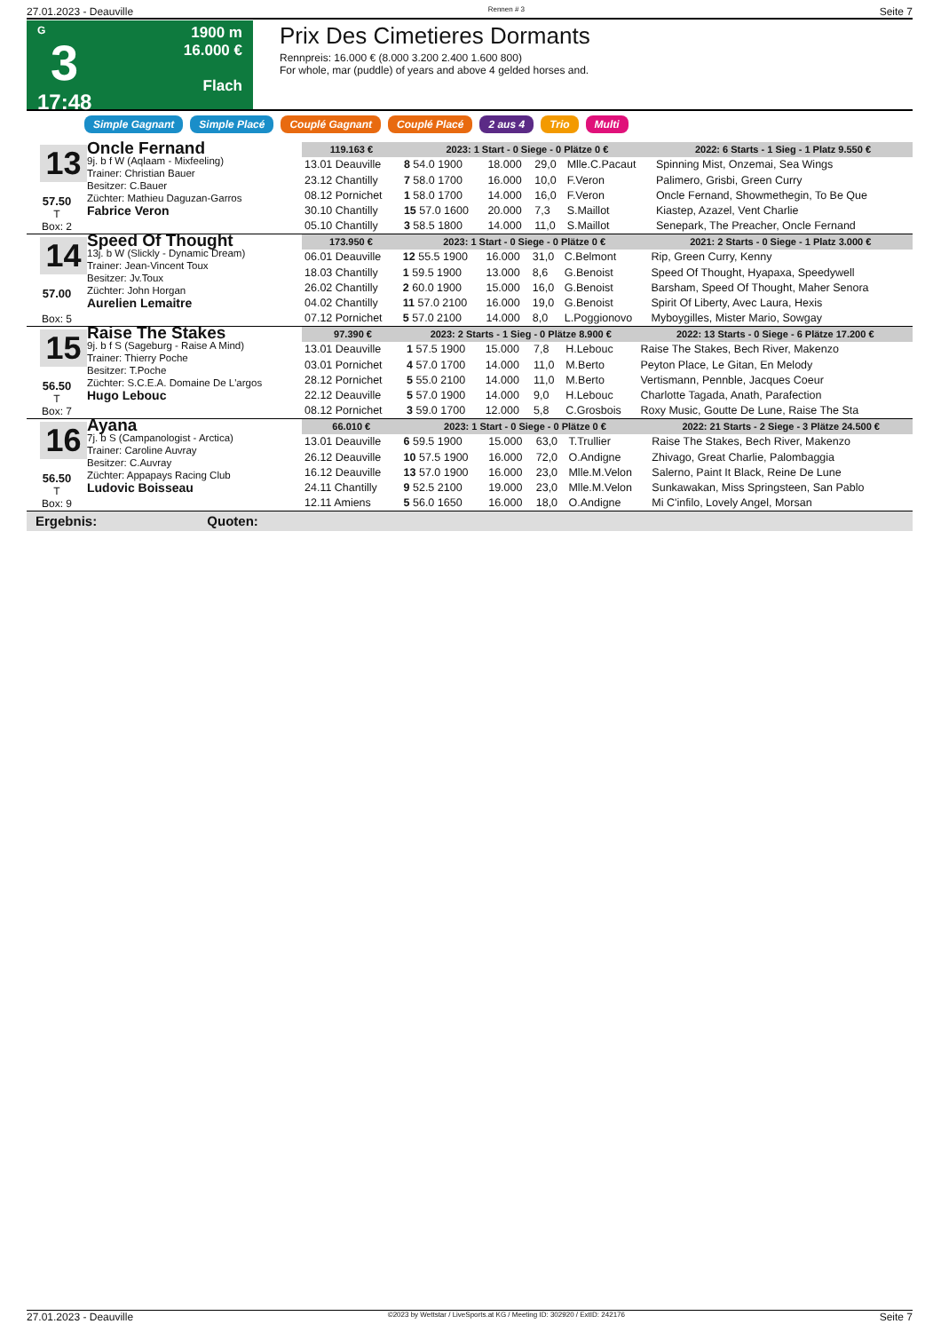27.01.2023 - Deauville Rennen # 3 Seite 7
G
3
17:48
1900 m
16.000 €
Flach
Prix Des Cimetieres Dormants
Rennpreis: 16.000 € (8.000 3.200 2.400 1.600 800)
For whole, mar (puddle) of years and above 4 gelded horses and.
Simple Gagnant Simple Placé Couplé Gagnant Couplé Placé 2 aus 4 Trio Multi
13
57.50
T
Box: 2
Oncle Fernand
9j. b f W (Aqlaam - Mixfeeling)
Trainer: Christian Bauer
Besitzer: C.Bauer
Züchter: Mathieu Daguzan-Garros
Fabrice Veron
| 119.163 € | 2023: 1 Start - 0 Siege - 0 Plätze 0 € | | | | 2022: 6 Starts - 1 Sieg - 1 Platz 9.550 € |
| --- | --- | --- | --- | --- | --- |
| 13.01 Deauville | 8 54.0 1900 | 18.000 | 29,0 | Mlle.C.Pacaut | Spinning Mist, Onzemai, Sea Wings |
| 23.12 Chantilly | 7 58.0 1700 | 16.000 | 10,0 | F.Veron | Palimero, Grisbi, Green Curry |
| 08.12 Pornichet | 1 58.0 1700 | 14.000 | 16,0 | F.Veron | Oncle Fernand, Showmethegin, To Be Que |
| 30.10 Chantilly | 15 57.0 1600 | 20.000 | 7,3 | S.Maillot | Kiastep, Azazel, Vent Charlie |
| 05.10 Chantilly | 3 58.5 1800 | 14.000 | 11,0 | S.Maillot | Senepark, The Preacher, Oncle Fernand |
14
57.00
Box: 5
Speed Of Thought
13j. b W (Slickly - Dynamic Dream)
Trainer: Jean-Vincent Toux
Besitzer: Jv.Toux
Züchter: John Horgan
Aurelien Lemaitre
| 173.950 € | 2023: 1 Start - 0 Siege - 0 Plätze 0 € | | | | 2021: 2 Starts - 0 Siege - 1 Platz 3.000 € |
| --- | --- | --- | --- | --- | --- |
| 06.01 Deauville | 12 55.5 1900 | 16.000 | 31,0 | C.Belmont | Rip, Green Curry, Kenny |
| 18.03 Chantilly | 1 59.5 1900 | 13.000 | 8,6 | G.Benoist | Speed Of Thought, Hyapaxa, Speedywell |
| 26.02 Chantilly | 2 60.0 1900 | 15.000 | 16,0 | G.Benoist | Barsham, Speed Of Thought, Maher Senora |
| 04.02 Chantilly | 11 57.0 2100 | 16.000 | 19,0 | G.Benoist | Spirit Of Liberty, Avec Laura, Hexis |
| 07.12 Pornichet | 5 57.0 2100 | 14.000 | 8,0 | L.Poggionovo | Myboygilles, Mister Mario, Sowgay |
15
56.50
T
Box: 7
Raise The Stakes
9j. b f S (Sageburg - Raise A Mind)
Trainer: Thierry Poche
Besitzer: T.Poche
Züchter: S.C.E.A. Domaine De L'argos
Hugo Lebouc
| 97.390 € | 2023: 2 Starts - 1 Sieg - 0 Plätze 8.900 € | | | | 2022: 13 Starts - 0 Siege - 6 Plätze 17.200 € |
| --- | --- | --- | --- | --- | --- |
| 13.01 Deauville | 1 57.5 1900 | 15.000 | 7,8 | H.Lebouc | Raise The Stakes, Bech River, Makenzo |
| 03.01 Pornichet | 4 57.0 1700 | 14.000 | 11,0 | M.Berto | Peyton Place, Le Gitan, En Melody |
| 28.12 Pornichet | 5 55.0 2100 | 14.000 | 11,0 | M.Berto | Vertismann, Pennble, Jacques Coeur |
| 22.12 Deauville | 5 57.0 1900 | 14.000 | 9,0 | H.Lebouc | Charlotte Tagada, Anath, Parafection |
| 08.12 Pornichet | 3 59.0 1700 | 12.000 | 5,8 | C.Grosbois | Roxy Music, Goutte De Lune, Raise The Sta |
16
56.50
T
Box: 9
Ayana
7j. b S (Campanologist - Arctica)
Trainer: Caroline Auvray
Besitzer: C.Auvray
Züchter: Appapays Racing Club
Ludovic Boisseau
| 66.010 € | 2023: 1 Start - 0 Siege - 0 Plätze 0 € | | | | 2022: 21 Starts - 2 Siege - 3 Plätze 24.500 € |
| --- | --- | --- | --- | --- | --- |
| 13.01 Deauville | 6 59.5 1900 | 15.000 | 63,0 | T.Trullier | Raise The Stakes, Bech River, Makenzo |
| 26.12 Deauville | 10 57.5 1900 | 16.000 | 72,0 | O.Andigne | Zhivago, Great Charlie, Palombaggia |
| 16.12 Deauville | 13 57.0 1900 | 16.000 | 23,0 | Mlle.M.Velon | Salerno, Paint It Black, Reine De Lune |
| 24.11 Chantilly | 9 52.5 2100 | 19.000 | 23,0 | Mlle.M.Velon | Sunkawakan, Miss Springsteen, San Pablo |
| 12.11 Amiens | 5 56.0 1650 | 16.000 | 18,0 | O.Andigne | Mi C'infilo, Lovely Angel, Morsan |
Ergebnis: Quoten:
27.01.2023 - Deauville ©2023 by Wettstar / LiveSports.at KG / Meeting ID: 302920 / ExtID: 242176 Seite 7